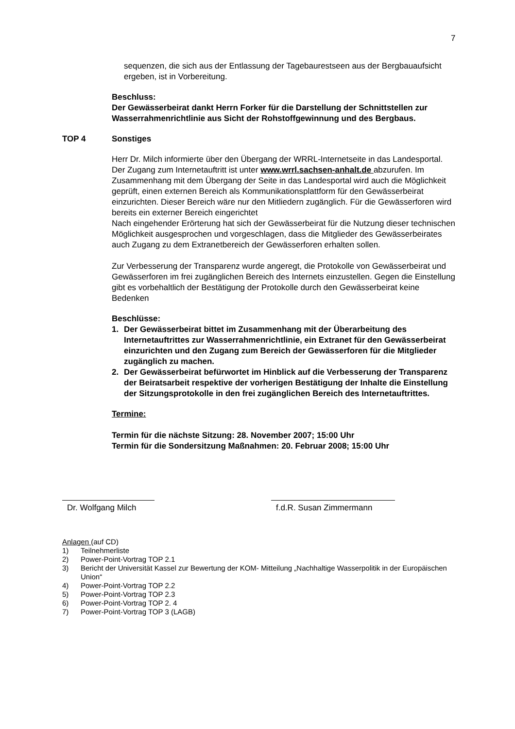7
sequenzen, die sich aus der Entlassung der Tagebaurestseen aus der Berg­bauaufsicht ergeben, ist in Vorbereitung.
Beschluss:
Der Gewässerbeirat dankt Herrn Forker für die Darstellung der Schnittstellen zur Wasserrahmenrichtlinie aus Sicht der Rohstoffgewinnung und des Bergbaus.
TOP 4 Sonstiges
Herr Dr. Milch informierte über den Übergang der WRRL-Internetseite in das Landesportal. Der Zugang zum Internetauftritt ist unter www.wrrl.sachsen-anhalt.de abzurufen. Im Zusammenhang mit dem Übergang der Seite in das Landesportal wird auch die Möglichkeit geprüft, einen externen Bereich als Kommunikationsplattform für den Gewässerbeirat einzurichten. Dieser Bereich wäre nur den Mitliedern zugänglich. Für die Gewässerforen wird bereits ein externer Bereich eingerichtet
Nach eingehender Erörterung hat sich der Gewässerbeirat für die Nutzung dieser technischen Möglichkeit ausgesprochen und vorgeschlagen, dass die Mitglieder des Gewässerbeirates auch Zugang zu dem Extranetbereich der Gewässerforen erhalten sollen.
Zur Verbesserung der Transparenz wurde angeregt, die Protokolle von Gewässerbeirat und Gewässerforen im frei zugänglichen Bereich des Internets einzustellen. Gegen die Einstellung gibt es vorbehaltlich der Bestätigung der Protokolle durch den Gewässerbeirat keine Bedenken
Beschlüsse:
1. Der Gewässerbeirat bittet im Zusammenhang mit der Überarbeitung des Internetauftrittes zur Wasserrahmenrichtlinie, ein Extranet für den Gewässerbeirat einzurichten und den Zugang zum Bereich der Gewässerforen für die Mitglieder zugänglich zu machen.
2. Der Gewässerbeirat befürwortet im Hinblick auf die Verbesserung der Transparenz der Beiratsarbeit respektive der vorherigen Bestätigung der Inhalte die Einstellung der Sitzungsprotokolle in den frei zugänglichen Bereich des Internetauftrittes.
Termine:
Termin für die nächste Sitzung: 28. November 2007; 15:00 Uhr
Termin für die Sondersitzung Maßnahmen: 20. Februar 2008; 15:00 Uhr
Dr. Wolfgang Milch
f.d.R. Susan Zimmermann
Anlagen (auf CD)
| 1) | Teilnehmerliste |
| 2) | Power-Point-Vortrag TOP 2.1 |
| 3) | Bericht der Universität Kassel zur Bewertung der KOM- Mitteilung „Nachhaltige Wasserpolitik in der Europäischen Union“ |
| 4) | Power-Point-Vortrag TOP 2.2 |
| 5) | Power-Point-Vortrag TOP 2.3 |
| 6) | Power-Point-Vortrag TOP 2. 4 |
| 7) | Power-Point-Vortrag TOP 3 (LAGB) |